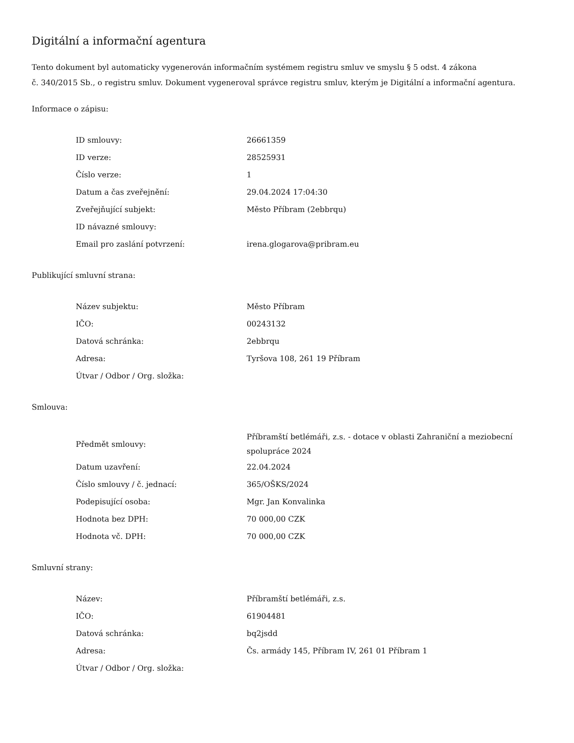Digitální a informační agentura
Tento dokument byl automaticky vygenerován informačním systémem registru smluv ve smyslu § 5 odst. 4 zákona
č. 340/2015 Sb., o registru smluv. Dokument vygeneroval správce registru smluv, kterým je Digitální a informační agentura.
Informace o zápisu:
| ID smlouvy: | 26661359 |
| ID verze: | 28525931 |
| Číslo verze: | 1 |
| Datum a čas zveřejnění: | 29.04.2024 17:04:30 |
| Zveřejňující subjekt: | Město Příbram (2ebbrqu) |
| ID návazné smlouvy: | |
| Email pro zaslání potvrzení: | irena.glogarova@pribram.eu |
Publikující smluvní strana:
| Název subjektu: | Město Příbram |
| IČO: | 00243132 |
| Datová schránka: | 2ebbrqu |
| Adresa: | Tyršova 108, 261 19 Příbram |
| Útvar / Odbor / Org. složka: | |
Smlouva:
| Předmět smlouvy: | Příbramští betlémáři, z.s. - dotace v oblasti Zahraniční a meziobecní spolupráce 2024 |
| Datum uzavření: | 22.04.2024 |
| Číslo smlouvy / č. jednací: | 365/OŠKS/2024 |
| Podepisující osoba: | Mgr. Jan Konvalinka |
| Hodnota bez DPH: | 70 000,00 CZK |
| Hodnota vč. DPH: | 70 000,00 CZK |
Smluvní strany:
| Název: | Příbramští betlémáři, z.s. |
| IČO: | 61904481 |
| Datová schránka: | bq2jsdd |
| Adresa: | Čs. armády 145, Příbram IV, 261 01 Příbram 1 |
| Útvar / Odbor / Org. složka: | |